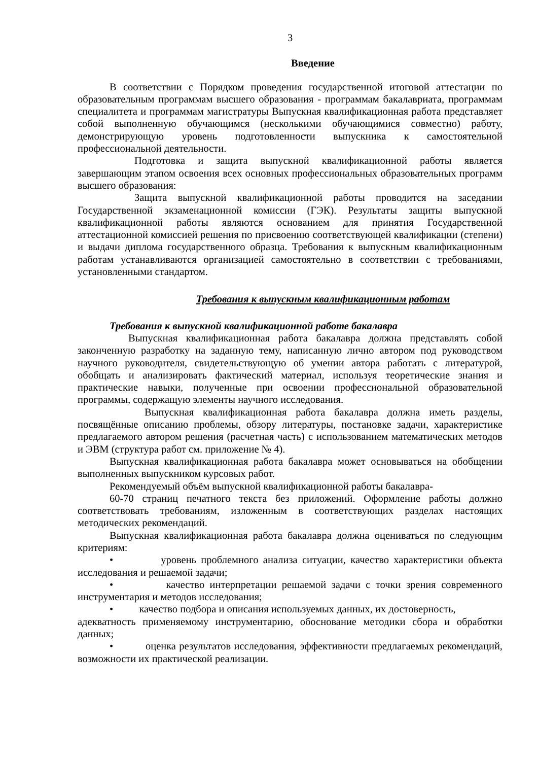3
Введение
В соответствии с Порядком проведения государственной итоговой аттестации по образовательным программам высшего образования - программам бакалавриата, программам специалитета и программам магистратуры Выпускная квалификационная работа представляет собой выполненную обучающимся (несколькими обучающимися совместно) работу, демонстрирующую уровень подготовленности выпускника к самостоятельной профессиональной деятельности.
Подготовка и защита выпускной квалификационной работы является завершающим этапом освоения всех основных профессиональных образовательных программ высшего образования:
Защита выпускной квалификационной работы проводится на заседании Государственной экзаменационной комиссии (ГЭК). Результаты защиты выпускной квалификационной работы являются основанием для принятия Государственной аттестационной комиссией решения по присвоению соответствующей квалификации (степени) и выдачи диплома государственного образца. Требования к выпускным квалификационным работам устанавливаются организацией самостоятельно в соответствии с требованиями, установленными стандартом.
Требования к выпускным квалификационным работам
Требования к выпускной квалификационной работе бакалавра
Выпускная квалификационная работа бакалавра должна представлять собой законченную разработку на заданную тему, написанную лично автором под руководством научного руководителя, свидетельствующую об умении автора работать с литературой, обобщать и анализировать фактический материал, используя теоретические знания и практические навыки, полученные при освоении профессиональной образовательной программы, содержащую элементы научного исследования.
Выпускная квалификационная работа бакалавра должна иметь разделы, посвящённые описанию проблемы, обзору литературы, постановке задачи, характеристике предлагаемого автором решения (расчетная часть) с использованием математических методов и ЭВМ (структура работ см. приложение № 4).
Выпускная квалификационная работа бакалавра может основываться на обобщении выполненных выпускником курсовых работ.
Рекомендуемый объём выпускной квалификационной работы бакалавра-
60-70 страниц печатного текста без приложений. Оформление работы должно соответствовать требованиям, изложенным в соответствующих разделах настоящих методических рекомендаций.
Выпускная квалификационная работа бакалавра должна оцениваться по следующим критериям:
• уровень проблемного анализа ситуации, качество характеристики объекта исследования и решаемой задачи;
• качество интерпретации решаемой задачи с точки зрения современного инструментария и методов исследования;
• качество подбора и описания используемых данных, их достоверность,
адекватность применяемому инструментарию, обоснование методики сбора и обработки данных;
• оценка результатов исследования, эффективности предлагаемых рекомендаций, возможности их практической реализации.